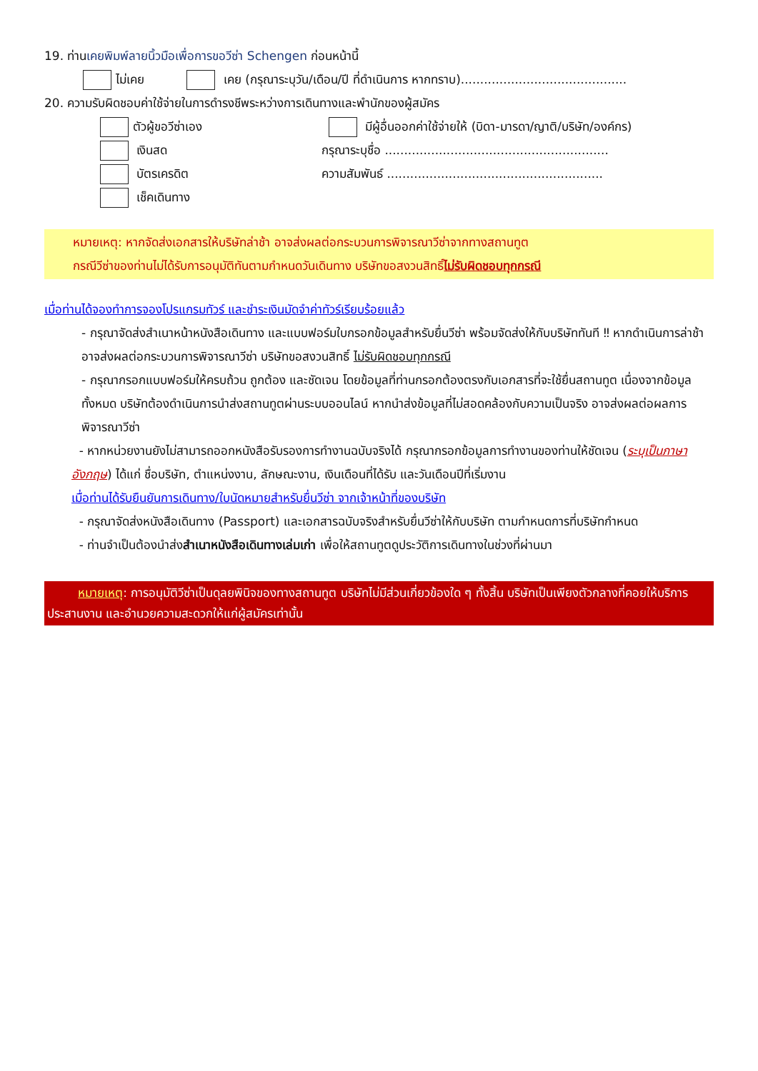19. ท่านเคยพิมพ์ลายนิ้วมือเพื่อการขอวีซ่า Schengen ก่อนหน้านี้
ไม่เคย เคย (กรุณาระบุวัน/เดือน/ปี ที่ดำเนินการ หากทราบ)...........................................
20. ความรับผิดชอบค่าใช้จ่ายในการดำรงชีพระหว่างการเดินทางและพำนักของผู้สมัคร
ตัวผู้ขอวีซ่าเอง มีผู้อื่นออกค่าใช้จ่ายให้ (บิดา-มารดา/ญาติ/บริษัท/องค์กร)
เงินสด กรุณาระบุชื่อ ..........................................................
บัตรเครดิต ความสัมพันธ์ ........................................................
เช็คเดินทาง
หมายเหตุ: หากจัดส่งเอกสารให้บริษัทล่าช้า อาจส่งผลต่อกระบวนการพิจารณาวีซ่าจากทางสถานทูต
กรณีวีซ่าของท่านไม่ได้รับการอนุมัติทันตามกำหนดวันเดินทาง บริษัทขอสงวนสิทธิ์ไม่รับผิดชอบทุกกรณี
เมื่อท่านได้จองทำการจองโปรแกรมทัวร์ และชำระเงินมัดจำค่าทัวร์เรียบร้อยแล้ว
- กรุณาจัดส่งสำเนาหน้าหนังสือเดินทาง และแบบฟอร์มใบกรอกข้อมูลสำหรับยื่นวีซ่า พร้อมจัดส่งให้กับบริษัททันที ‼ หากดำเนินการล่าช้า อาจส่งผลต่อกระบวนการพิจารณาวีซ่า บริษัทขอสงวนสิทธิ์ ไม่รับผิดชอบทุกกรณี
- กรุณากรอกแบบฟอร์มให้ครบถ้วน ถูกต้อง และชัดเจน โดยข้อมูลที่ท่านกรอกต้องตรงกับเอกสารที่จะใช้ยื่นสถานทูต เนื่องจากข้อมูลทั้งหมด บริษัทต้องดำเนินการนำส่งสถานทูตผ่านระบบออนไลน์ หากนำส่งข้อมูลที่ไม่สอดคล้องกับความเป็นจริง อาจส่งผลต่อผลการพิจารณาวีซ่า
- หากหน่วยงานยังไม่สามารถออกหนังสือรับรองการทำงานฉบับจริงได้ กรุณากรอกข้อมูลการทำงานของท่านให้ชัดเจน (ระบุเป็นภาษาอังกฤษ) ได้แก่ ชื่อบริษัท, ตำแหน่งงาน, ลักษณะงาน, เงินเดือนที่ได้รับ และวันเดือนปีที่เริ่มงาน
เมื่อท่านได้รับยืนยันการเดินทาง/ใบนัดหมายสำหรับยื่นวีซ่า จากเจ้าหน้าที่ของบริษัท
- กรุณาจัดส่งหนังสือเดินทาง (Passport) และเอกสารฉบับจริงสำหรับยื่นวีซ่าให้กับบริษัท ตามกำหนดการที่บริษัทกำหนด
- ท่านจำเป็นต้องนำส่งสำเนาหนังสือเดินทางเล่มเก่า เพื่อให้สถานทูตดูประวัติการเดินทางในช่วงที่ผ่านมา
หมายเหตุ: การอนุมัติวีซ่าเป็นดุลยพินิจของทางสถานทูต บริษัทไม่มีส่วนเกี่ยวข้องใด ๆ ทั้งสิ้น บริษัทเป็นเพียงตัวกลางที่คอยให้บริการ ประสานงาน และอำนวยความสะดวกให้แก่ผู้สมัครเท่านั้น